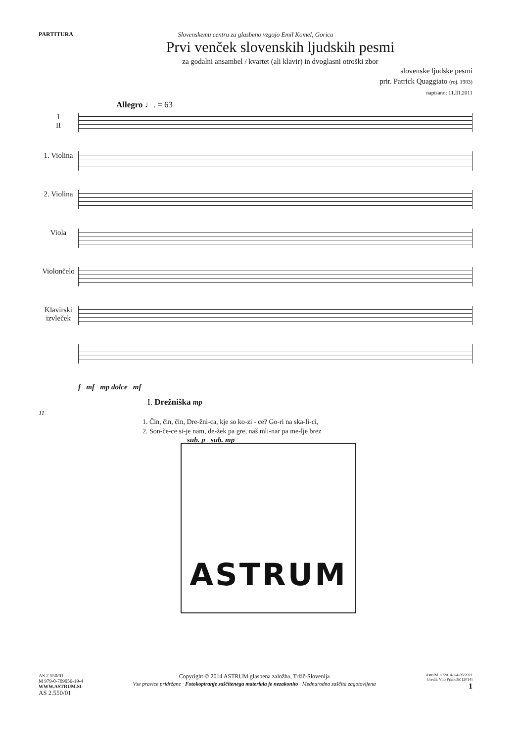PARTITURA Slovenskemu centru za glasbeno vzgojo Emil Komel, Gorica
Prvi venček slovenskih ljudskih pesmi
za godalni ansambel / kvartet (ali klavir) in dvoglasni otroški zbor
slovenske ljudske pesmi
prir. Patrick Quaggiato (roj. 1983)
napisano: 11.III.2011
Allegro ♩. = 63
I
II
1. Violina
2. Violina
Viola
Violončelo
Klavirski izvleček
f mf mp dolce mf
I. Drežniška mp
11
1. Čin, čin, čin, Dre-žni-ca, kje so ko-zi - ce? Go-ri na ska-li-ci,
2. Son-če-ce si-je nam, de-žek pa gre, naš mli-nar pa me-lje brez
sub. p sub. mp
ASTRUM
AS 2.550/01
M 979-0-709056-19-4
WWW.ASTRUM.SI
AS 2.550/01
Copyright © 2014 ASTRUM glasbena založba, Tržič-Slovenija
Vse pravice pridržane · Fotokopiranje zaščitenega materiala je nezakonito · Mednarodna zaščita zagotovljena
AstruM 11/2014-1/4-08/2021
Uredil: Vito Primožič [2014]
1